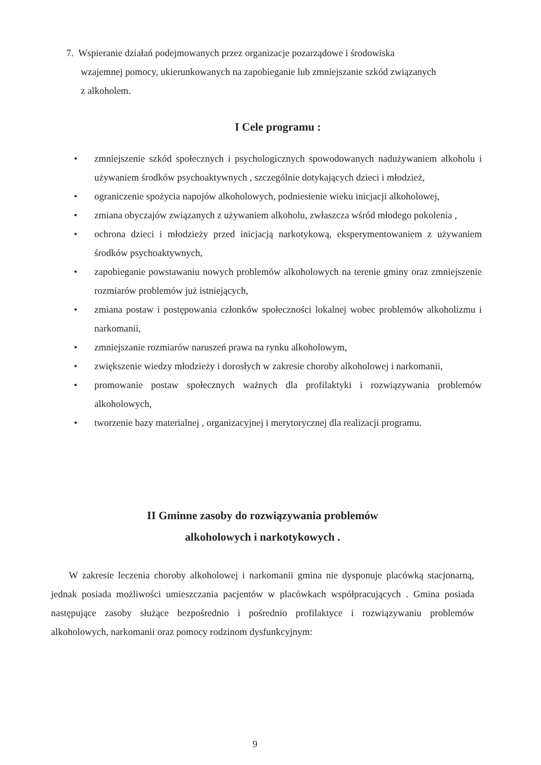7. Wspieranie działań podejmowanych przez organizacje pozarządowe i środowiska
wzajemnej pomocy, ukierunkowanych na zapobieganie lub zmniejszanie szkód związanych
z alkoholem.
I Cele programu :
• zmniejszenie szkód społecznych i psychologicznych spowodowanych nadużywaniem alkoholu i używaniem środków psychoaktywnych , szczególnie dotykających dzieci i młodzież,
• ograniczenie spożycia napojów alkoholowych, podniesienie wieku inicjacji alkoholowej,
• zmiana obyczajów związanych z używaniem alkoholu, zwłaszcza wśród młodego pokolenia ,
• ochrona dzieci i młodzieży przed inicjacją narkotykową, eksperymentowaniem z używaniem środków psychoaktywnych,
• zapobieganie powstawaniu nowych problemów alkoholowych na terenie gminy oraz zmniejszenie rozmiarów problemów już istniejących,
• zmiana postaw i postępowania członków społeczności lokalnej wobec problemów alkoholizmu i narkomanii,
• zmniejszanie rozmiarów naruszeń prawa na rynku alkoholowym,
• zwiększenie wiedzy młodzieży i dorosłych w zakresie choroby alkoholowej i narkomanii,
• promowanie postaw społecznych ważnych dla profilaktyki i rozwiązywania problemów alkoholowych,
• tworzenie bazy materialnej , organizacyjnej i merytorycznej dla realizacji programu.
II Gminne zasoby do rozwiązywania problemów
alkoholowych i narkotykowych .
W zakresie leczenia choroby alkoholowej i narkomanii gmina nie dysponuje placówką stacjonarną, jednak posiada możliwości umieszczania pacjentów w placówkach współpracujących . Gmina posiada następujące zasoby służące bezpośrednio i pośrednio profilaktyce i rozwiązywaniu problemów alkoholowych, narkomanii oraz pomocy rodzinom dysfunkcyjnym:
9